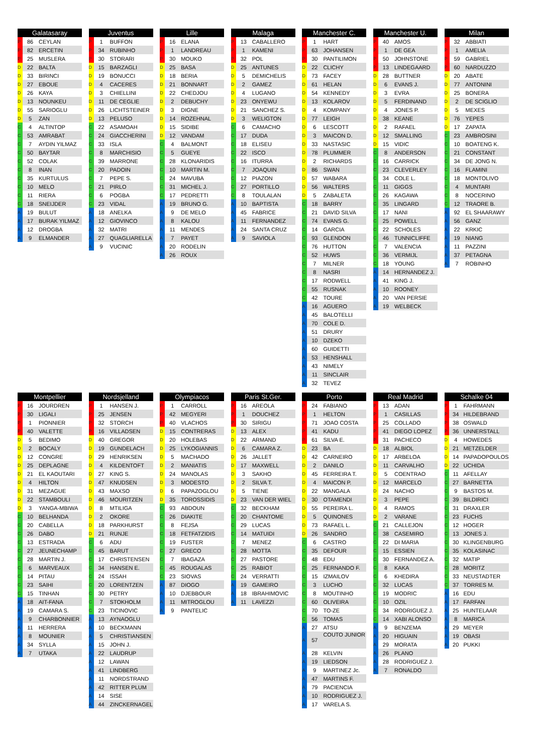| Galatasaray | | |
| --- | --- | --- |
| P | 86 | CEYLAN |
| P | 82 | ERCETIN |
| P | 25 | MUSLERA |
| D | 22 | BALTA |
| D | 33 | BIRINCI |
| D | 27 | EBOUE |
| D | 26 | KAYA |
| D | 13 | NOUNKEU |
| D | 55 | SARIOGLU |
| D | 5 | ZAN |
| C | 4 | ALTINTOP |
| C | 53 | AMRABAT |
| C | 7 | AYDIN YILMAZ |
| C | 50 | BAYTAR |
| C | 52 | COLAK |
| C | 8 | INAN |
| C | 35 | KURTULUS |
| C | 10 | MELO |
| C | 11 | RIERA |
| C | 18 | SNEIJDER |
| A | 19 | BULUT |
| A | 17 | BURAK YILMAZ |
| A | 12 | DROGBA |
| A | 9 | ELMANDER |
| Juventus | | |
| --- | --- | --- |
| P | 1 | BUFFON |
| P | 34 | RUBINHO |
| P | 30 | STORARI |
| D | 15 | BARZAGLI |
| D | 19 | BONUCCI |
| D | 4 | CACERES |
| D | 3 | CHIELLINI |
| D | 11 | DE CEGLIE |
| D | 26 | LICHTSTEINER |
| D | 13 | PELUSO |
| C | 22 | ASAMOAH |
| C | 24 | GIACCHERINI |
| C | 33 | ISLA |
| C | 8 | MARCHISIO |
| C | 39 | MARRONE |
| C | 20 | PADOIN |
| C | 7 | PEPE S. |
| C | 21 | PIRLO |
| C | 6 | POGBA |
| C | 23 | VIDAL |
| A | 18 | ANELKA |
| A | 12 | GIOVINCO |
| A | 32 | MATRI |
| A | 27 | QUAGLIARELLA |
| A | 9 | VUCINIC |
| Lille | | |
| --- | --- | --- |
| P | 16 | ELANA |
| P | 1 | LANDREAU |
| P | 30 | MOUKO |
| D | 25 | BASA |
| D | 18 | BERIA |
| D | 21 | BONNART |
| D | 22 | CHEDJOU |
| D | 2 | DEBUCHY |
| D | 3 | DIGNE |
| D | 14 | ROZEHNAL |
| D | 15 | SIDIBE |
| D | 12 | VANDAM |
| C | 4 | BALMONT |
| C | 5 | GUEYE |
| C | 28 | KLONARIDIS |
| C | 10 | MARTIN M. |
| C | 24 | MAVUBA |
| C | 31 | MICHEL J. |
| C | 17 | PEDRETTI |
| A | 19 | BRUNO G. |
| A | 9 | DE MELO |
| A | 8 | KALOU |
| A | 11 | MENDES |
| A | 7 | PAYET |
| A | 20 | RODELIN |
| A | 26 | ROUX |
| Malaga | | |
| --- | --- | --- |
| P | 13 | CABALLERO |
| P | 1 | KAMENI |
| P | 32 | POL |
| D | 25 | ANTUNES |
| D | 5 | DEMICHELIS |
| D | 2 | GAMEZ |
| D | 4 | LUGANO |
| D | 23 | ONYEWU |
| D | 21 | SANCHEZ S. |
| D | 3 | WELIGTON |
| C | 6 | CAMACHO |
| C | 17 | DUDA |
| C | 18 | ELISEU |
| C | 22 | ISCO |
| C | 16 | ITURRA |
| C | 7 | JOAQUIN |
| C | 12 | PIAZON |
| C | 27 | PORTILLO |
| C | 8 | TOULALAN |
| A | 10 | BAPTISTA |
| A | 45 | FABRICE |
| A | 11 | FERNANDEZ |
| A | 24 | SANTA CRUZ |
| A | 9 | SAVIOLA |
| Manchester C. | | |
| --- | --- | --- |
| P | 1 | HART |
| P | 63 | JOHANSEN |
| P | 30 | PANTILIMON |
| D | 22 | CLICHY |
| D | 73 | FACEY |
| D | 61 | HELAN |
| D | 54 | KENNEDY |
| D | 13 | KOLAROV |
| D | 4 | KOMPANY |
| D | 77 | LEIGH |
| D | 6 | LESCOTT |
| D | 3 | MAICON D. |
| D | 33 | NASTASIC |
| D | 78 | PLUMMER |
| D | 2 | RICHARDS |
| D | 86 | SWAN |
| D | 57 | WABARA |
| D | 56 | WALTERS |
| D | 5 | ZABALETA |
| C | 18 | BARRY |
| C | 21 | DAVID SILVA |
| C | 74 | EVANS G. |
| C | 14 | GARCIA |
| C | 93 | GLENDON |
| C | 76 | HUTTON |
| C | 52 | HUWS |
| C | 7 | MILNER |
| C | 8 | NASRI |
| C | 17 | RODWELL |
| C | 55 | RUSNAK |
| C | 42 | TOURE |
| A | 16 | AGUERO |
| A | 45 | BALOTELLI |
| A | 70 | COLE D. |
| A | 51 | DRURY |
| A | 10 | DZEKO |
| A | 60 | GUIDETTI |
| A | 53 | HENSHALL |
| A | 43 | NIMELY |
| A | 11 | SINCLAIR |
| A | 32 | TEVEZ |
| Manchester U. | | |
| --- | --- | --- |
| P | 40 | AMOS |
| P | 1 | DE GEA |
| P | 50 | JOHNSTONE |
| P | 13 | LINDEGAARD |
| D | 28 | BUTTNER |
| D | 6 | EVANS J. |
| D | 3 | EVRA |
| D | 5 | FERDINAND |
| D | 4 | JONES P. |
| D | 38 | KEANE |
| D | 2 | RAFAEL |
| D | 12 | SMALLING |
| D | 15 | VIDIC |
| C | 8 | ANDERSON |
| C | 16 | CARRICK |
| C | 23 | CLEVERLEY |
| C | 34 | COLE L. |
| C | 11 | GIGGS |
| C | 26 | KAGAWA |
| C | 35 | LINGARD |
| C | 17 | NANI |
| C | 25 | POWELL |
| C | 22 | SCHOLES |
| C | 46 | TUNNICLIFFE |
| C | 7 | VALENCIA |
| C | 36 | VERMIJL |
| C | 18 | YOUNG |
| A | 14 | HERNANDEZ J. |
| A | 41 | KING J. |
| A | 10 | ROONEY |
| A | 20 | VAN PERSIE |
| A | 19 | WELBECK |
| Milan | | |
| --- | --- | --- |
| P | 32 | ABBIATI |
| P | 1 | AMELIA |
| P | 59 | GABRIEL |
| P | 60 | NARDUZZO |
| D | 20 | ABATE |
| D | 77 | ANTONINI |
| D | 25 | BONERA |
| D | 2 | DE SCIGLIO |
| D | 5 | MEXES |
| D | 76 | YEPES |
| D | 17 | ZAPATA |
| C | 23 | AMBROSINI |
| C | 10 | BOATENG K. |
| C | 21 | CONSTANT |
| C | 34 | DE JONG N. |
| C | 16 | FLAMINI |
| C | 18 | MONTOLIVO |
| C | 4 | MUNTARI |
| C | 8 | NOCERINO |
| C | 12 | TRAORE B. |
| A | 92 | EL SHAARAWY |
| A | 56 | GANZ |
| A | 22 | KRKIC |
| A | 19 | NIANG |
| A | 11 | PAZZINI |
| A | 37 | PETAGNA |
| A | 7 | ROBINHO |
| Montpellier | | |
| --- | --- | --- |
| P | 16 | JOURDREN |
| P | 30 | LIGALI |
| P | 1 | PIONNIER |
| P | 40 | VALETTE |
| D | 5 | BEDIMO |
| D | 2 | BOCALY |
| D | 12 | CONGRE |
| D | 25 | DEPLAGNE |
| D | 21 | EL KAOUTARI |
| D | 4 | HILTON |
| D | 31 | MEZAGUE |
| D | 22 | STAMBOULI |
| D | 3 | YANGA-MBIWA |
| C | 10 | BELHANDA |
| C | 20 | CABELLA |
| C | 26 | DABO |
| C | 13 | ESTRADA |
| C | 27 | JEUNECHAMP |
| C | 28 | MARTIN J. |
| C | 6 | MARVEAUX |
| C | 14 | PITAU |
| C | 23 | SAIHI |
| C | 15 | TINHAN |
| A | 18 | AIT-FANA |
| A | 19 | CAMARA S. |
| A | 9 | CHARBONNIER |
| A | 11 | HERRERA |
| A | 8 | MOUNIER |
| A | 34 | SYLLA |
| A | 7 | UTAKA |
| Nordsjelland | | |
| --- | --- | --- |
| P | 1 | HANSEN J. |
| P | 25 | JENSEN |
| P | 32 | STORCH |
| P | 16 | VILLADSEN |
| D | 40 | GREGOR |
| D | 19 | GUNDELACH |
| D | 29 | HENRIKSEN |
| D | 4 | KILDENTOFT |
| D | 27 | KING S. |
| D | 47 | KNUDSEN |
| D | 43 | MAXSO |
| D | 46 | MOURITZEN |
| D | 8 | MTILIGA |
| D | 2 | OKORE |
| D | 18 | PARKHURST |
| D | 21 | RUNJE |
| C | 6 | ADU |
| C | 45 | BARUT |
| C | 17 | CHRISTENSEN |
| C | 34 | HANSEN E. |
| C | 24 | ISSAH |
| C | 20 | LORENTZEN |
| C | 30 | PETRY |
| C | 7 | STOKHOLM |
| C | 23 | TICINOVIC |
| A | 13 | AYNAOGLU |
| A | 10 | BECKMANN |
| A | 5 | CHRISTIANSEN |
| A | 15 | JOHN J. |
| A | 22 | LAUDRUP |
| A | 12 | LAWAN |
| A | 41 | LINDBERG |
| A | 11 | NORDSTRAND |
| A | 42 | RITTER PLUM |
| A | 14 | SISE |
| A | 44 | ZINCKERNAGEL |
| Olympiacos | | |
| --- | --- | --- |
| P | 1 | CARROLL |
| P | 42 | MEGYERI |
| P | 40 | VLACHOS |
| D | 15 | CONTRERAS |
| D | 20 | HOLEBAS |
| D | 25 | LYKOGIANNIS |
| D | 5 | MACHADO |
| D | 2 | MANIATIS |
| D | 24 | MANOLAS |
| D | 3 | MODESTO |
| D | 6 | PAPAZOGLOU |
| D | 35 | TOROSSIDIS |
| C | 93 | ABDOUN |
| C | 26 | DIAKITE |
| C | 8 | FEJSA |
| C | 18 | FETFATZIDIS |
| C | 19 | FUSTER |
| C | 27 | GRECO |
| C | 7 | IBAGAZA |
| C | 45 | ROUGALAS |
| C | 23 | SIOVAS |
| A | 87 | DIOGO |
| A | 10 | DJEBBOUR |
| A | 11 | MITROGLOU |
| A | 9 | PANTELIC |
| Paris St.Ger. | | |
| --- | --- | --- |
| P | 16 | AREOLA |
| P | 1 | DOUCHEZ |
| P | 30 | SIRIGU |
| D | 13 | ALEX |
| D | 22 | ARMAND |
| D | 6 | CAMARA Z. |
| D | 26 | JALLET |
| D | 17 | MAXWELL |
| D | 3 | SAKHO |
| D | 2 | SILVA T. |
| D | 5 | TIENE |
| D | 23 | VAN DER WIEL |
| C | 32 | BECKHAM |
| C | 20 | CHANTOME |
| C | 29 | LUCAS |
| C | 14 | MATUIDI |
| C | 7 | MENEZ |
| C | 28 | MOTTA |
| C | 27 | PASTORE |
| C | 25 | RABIOT |
| C | 24 | VERRATTI |
| A | 19 | GAMEIRO |
| A | 18 | IBRAHIMOVIC |
| A | 11 | LAVEZZI |
| Porto | | |
| --- | --- | --- |
| P | 24 | FABIANO |
| P | 1 | HELTON |
| P | 71 | JOAO COSTA |
| P | 41 | KADU |
| P | 61 | SILVA E. |
| D | 23 | BA |
| D | 42 | CARNEIRO |
| D | 2 | DANILO |
| D | 45 | FERREIRA T. |
| D | 4 | MAICON P. |
| D | 22 | MANGALA |
| D | 30 | OTAMENDI |
| D | 55 | PEREIRA L. |
| D | 5 | QUINONES |
| D | 73 | RAFAEL L. |
| D | 26 | SANDRO |
| C | 6 | CASTRO |
| C | 35 | DEFOUR |
| C | 48 | EDU |
| C | 25 | FERNANDO F. |
| C | 15 | IZMAILOV |
| C | 3 | LUCHO |
| C | 8 | MOUTINHO |
| C | 60 | OLIVEIRA |
| C | 70 | TO-ZE |
| C | 56 | TOMAS |
| A | 27 | ATSU |
| A | 57 | COUTO JUNIOR |
| A | 28 | KELVIN |
| A | 19 | LIEDSON |
| A | 9 | MARTINEZ Jc. |
| A | 47 | MARTINS F. |
| A | 79 | PACIENCIA |
| A | 10 | RODRIGUEZ J. |
| A | 17 | VARELA S. |
| Real Madrid | | |
| --- | --- | --- |
| P | 13 | ADAN |
| P | 1 | CASILLAS |
| P | 25 | COLLADO |
| P | 41 | DIEGO LOPEZ |
| P | 31 | PACHECO |
| D | 18 | ALBIOL |
| D | 17 | ARBELOA |
| D | 11 | CARVALHO |
| D | 5 | COENTRAO |
| D | 12 | MARCELO |
| D | 24 | NACHO |
| D | 3 | PEPE |
| D | 4 | RAMOS |
| D | 2 | VARANE |
| C | 21 | CALLEJON |
| C | 38 | CASEMIRO |
| C | 22 | DI MARIA |
| C | 15 | ESSIEN |
| C | 30 | FERNANDEZ A. |
| C | 8 | KAKA |
| C | 6 | KHEDIRA |
| C | 32 | LUCAS |
| C | 19 | MODRIC |
| C | 10 | OZIL |
| C | 34 | RODRIGUEZ J. |
| C | 14 | XABI ALONSO |
| A | 9 | BENZEMA |
| A | 20 | HIGUAIN |
| A | 29 | MORATA |
| A | 26 | PLANO |
| A | 28 | RODRIGUEZ J. |
| A | 7 | RONALDO |
| Schalke 04 | | |
| --- | --- | --- |
| P | 1 | FAHRMANN |
| P | 34 | HILDEBRAND |
| P | 38 | OSWALD |
| P | 36 | UNNERSTALL |
| D | 4 | HOWEDES |
| D | 21 | METZELDER |
| D | 14 | PAPADOPOULOS |
| D | 22 | UCHIDA |
| C | 11 | AFELLAY |
| C | 27 | BARNETTA |
| C | 9 | BASTOS M. |
| C | 39 | BILDIRICI |
| C | 31 | DRAXLER |
| C | 23 | FUCHS |
| C | 12 | HOGER |
| C | 13 | JONES J. |
| C | 30 | KLINGENBURG |
| C | 35 | KOLASINAC |
| C | 32 | MATIP |
| C | 28 | MORITZ |
| C | 33 | NEUSTADTER |
| C | 37 | TORRES M. |
| A | 16 | EDU |
| A | 17 | FARFAN |
| A | 25 | HUNTELAAR |
| A | 8 | MARICA |
| A | 29 | MEYER |
| A | 19 | OBASI |
| A | 20 | PUKKI |